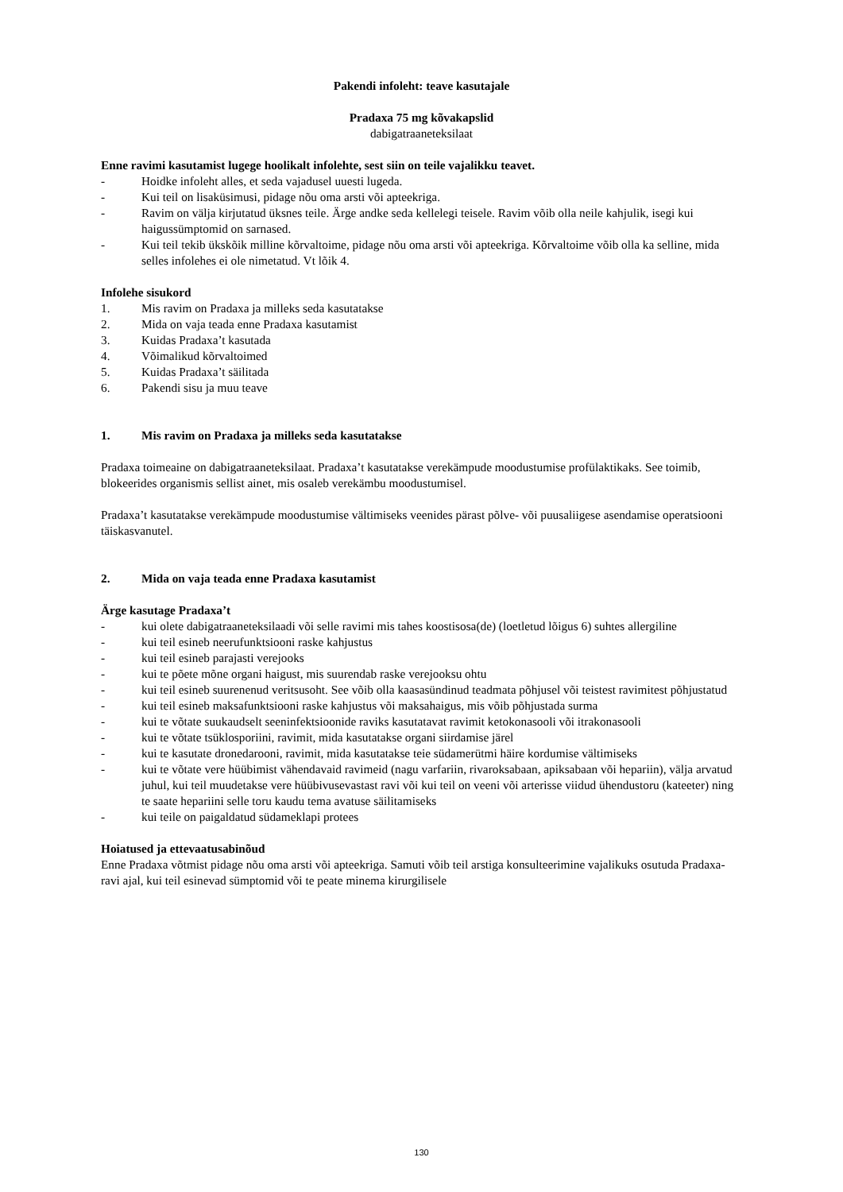Pakendi infoleht: teave kasutajale
Pradaxa 75 mg kõvakapslid
dabigatraaneteksilaat
Enne ravimi kasutamist lugege hoolikalt infolehte, sest siin on teile vajalikku teavet.
- Hoidke infoleht alles, et seda vajadusel uuesti lugeda.
- Kui teil on lisaküsimusi, pidage nõu oma arsti või apteekriga.
- Ravim on välja kirjutatud üksnes teile. Ärge andke seda kellelegi teisele. Ravim võib olla neile kahjulik, isegi kui haigussümptomid on sarnased.
- Kui teil tekib ükskõik milline kõrvaltoime, pidage nõu oma arsti või apteekriga. Kõrvaltoime võib olla ka selline, mida selles infolehes ei ole nimetatud. Vt lõik 4.
Infolehe sisukord
1. Mis ravim on Pradaxa ja milleks seda kasutatakse
2. Mida on vaja teada enne Pradaxa kasutamist
3. Kuidas Pradaxa’t kasutada
4. Võimalikud kõrvaltoimed
5. Kuidas Pradaxa’t säilitada
6. Pakendi sisu ja muu teave
1. Mis ravim on Pradaxa ja milleks seda kasutatakse
Pradaxa toimeaine on dabigatraaneteksilaat. Pradaxa’t kasutatakse verekämpude moodustumise profülaktikaks. See toimib, blokeerides organismis sellist ainet, mis osaleb verekämbu moodustumisel.
Pradaxa’t kasutatakse verekämpude moodustumise vältimiseks veenides pärast põlve- või puusaliigese asendamise operatsiooni täiskasvanutel.
2. Mida on vaja teada enne Pradaxa kasutamist
Ärge kasutage Pradaxa’t
- kui olete dabigatraaneteksilaadi või selle ravimi mis tahes koostisosa(de) (loetletud lõigus 6) suhtes allergiline
- kui teil esineb neerufunktsiooni raske kahjustus
- kui teil esineb parajasti verejooks
- kui te põete mõne organi haigust, mis suurendab raske verejooksu ohtu
- kui teil esineb suurenenud veritsusoht. See võib olla kaasasündinud teadmata põhjusel või teistest ravimitest põhjustatud
- kui teil esineb maksafunktsiooni raske kahjustus või maksahaigus, mis võib põhjustada surma
- kui te võtate suukaudselt seeninfektsioonide raviks kasutatavat ravimit ketokonasooli või itrakonasooli
- kui te võtate tsüklosporiini, ravimit, mida kasutatakse organi siirdamise järel
- kui te kasutate dronedarooni, ravimit, mida kasutatakse teie südamerütmi häire kordumise vältimiseks
- kui te võtate vere hüübimist vähendavaid ravimeid (nagu varfariin, rivaroksabaan, apiksabaan või hepariin), välja arvatud juhul, kui teil muudetakse vere hüübivusevastast ravi või kui teil on veeni või arterisse viidud ühendustoru (kateeter) ning te saate hepariini selle toru kaudu tema avatuse säilitamiseks
- kui teile on paigaldatud südameklapi protees
Hoiatused ja ettevaatusabinõud
Enne Pradaxa võtmist pidage nõu oma arsti või apteekriga. Samuti võib teil arstiga konsulteerimine vajalikuks osutuda Pradaxa-ravi ajal, kui teil esinevad sümptomid või te peate minema kirurgilisele
130